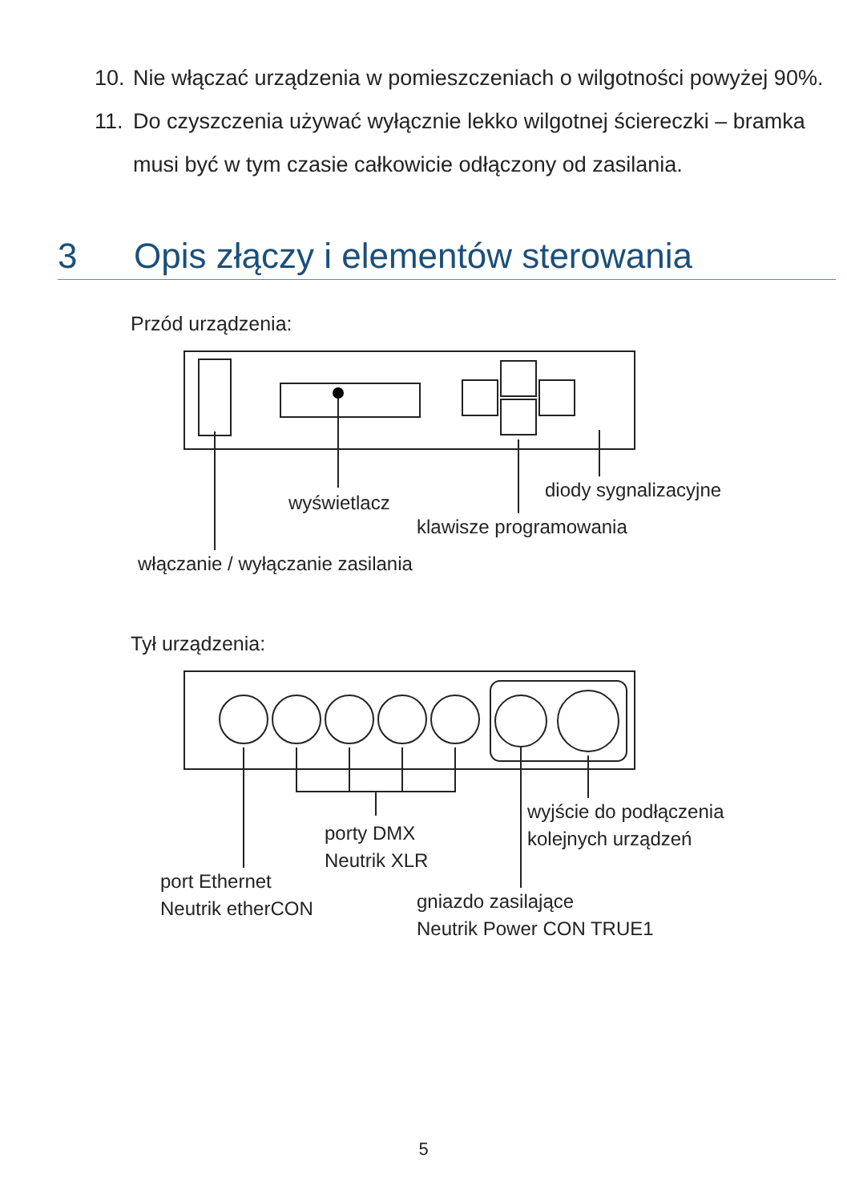10. Nie włączać urządzenia w pomieszczeniach o wilgotności powyżej 90%.
11. Do czyszczenia używać wyłącznie lekko wilgotnej ściereczki – bramka musi być w tym czasie całkowicie odłączony od zasilania.
3 Opis złączy i elementów sterowania
Przód urządzenia:
wyświetlacz
diody sygnalizacyjne
klawisze programowania
włączanie / wyłączanie zasilania
Tył urządzenia:
porty DMX
Neutrik XLR
wyjście do podłączenia
kolejnych urządzeń
port Ethernet
Neutrik etherCON
gniazdo zasilające
Neutrik Power CON TRUE1
5